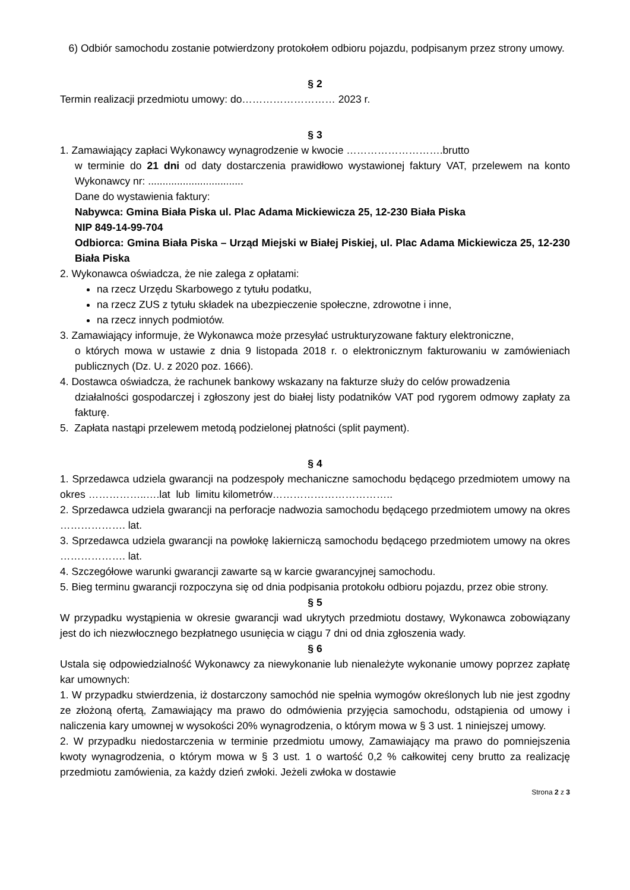6) Odbiór samochodu zostanie potwierdzony protokołem odbioru pojazdu, podpisanym przez strony umowy.
§ 2
Termin realizacji przedmiotu umowy: do……………………… 2023 r.
§ 3
1. Zamawiający zapłaci Wykonawcy wynagrodzenie w kwocie ……………………….brutto
w terminie do 21 dni od daty dostarczenia prawidłowo wystawionej faktury VAT, przelewem na konto Wykonawcy nr: .................................
Dane do wystawienia faktury:
Nabywca: Gmina Biała Piska ul. Plac Adama Mickiewicza 25, 12-230 Biała Piska
NIP 849-14-99-704
Odbiorca: Gmina Biała Piska – Urząd Miejski w Białej Piskiej, ul. Plac Adama Mickiewicza 25, 12-230 Biała Piska
2. Wykonawca oświadcza, że nie zalega z opłatami:
na rzecz Urzędu Skarbowego z tytułu podatku,
na rzecz ZUS z tytułu składek na ubezpieczenie społeczne, zdrowotne i inne,
na rzecz innych podmiotów.
3. Zamawiający informuje, że Wykonawca może przesyłać ustrukturyzowane faktury elektroniczne,
o których mowa w ustawie z dnia 9 listopada 2018 r. o elektronicznym fakturowaniu w zamówieniach publicznych (Dz. U. z 2020 poz. 1666).
4. Dostawca oświadcza, że rachunek bankowy wskazany na fakturze służy do celów prowadzenia
działalności gospodarczej i zgłoszony jest do białej listy podatników VAT pod rygorem odmowy zapłaty za fakturę.
5. Zapłata nastąpi przelewem metodą podzielonej płatności (split payment).
§ 4
1. Sprzedawca udziela gwarancji na podzespoły mechaniczne samochodu będącego przedmiotem umowy na okres ……………..….lat lub limitu kilometrów……………………………..
2. Sprzedawca udziela gwarancji na perforacje nadwozia samochodu będącego przedmiotem umowy na okres ………………. lat.
3. Sprzedawca udziela gwarancji na powłokę lakierniczą samochodu będącego przedmiotem umowy na okres ………………. lat.
4. Szczegółowe warunki gwarancji zawarte są w karcie gwarancyjnej samochodu.
5. Bieg terminu gwarancji rozpoczyna się od dnia podpisania protokołu odbioru pojazdu, przez obie strony.
§ 5
W przypadku wystąpienia w okresie gwarancji wad ukrytych przedmiotu dostawy, Wykonawca zobowiązany jest do ich niezwłocznego bezpłatnego usunięcia w ciągu 7 dni od dnia zgłoszenia wady.
§ 6
Ustala się odpowiedzialność Wykonawcy za niewykonanie lub nienależyte wykonanie umowy poprzez zapłatę kar umownych:
1. W przypadku stwierdzenia, iż dostarczony samochód nie spełnia wymogów określonych lub nie jest zgodny ze złożoną ofertą, Zamawiający ma prawo do odmówienia przyjęcia samochodu, odstąpienia od umowy i naliczenia kary umownej w wysokości 20% wynagrodzenia, o którym mowa w § 3 ust. 1 niniejszej umowy.
2. W przypadku niedostarczenia w terminie przedmiotu umowy, Zamawiający ma prawo do pomniejszenia kwoty wynagrodzenia, o którym mowa w § 3 ust. 1 o wartość 0,2 % całkowitej ceny brutto za realizację przedmiotu zamówienia, za każdy dzień zwłoki. Jeżeli zwłoka w dostawie
Strona 2 z 3